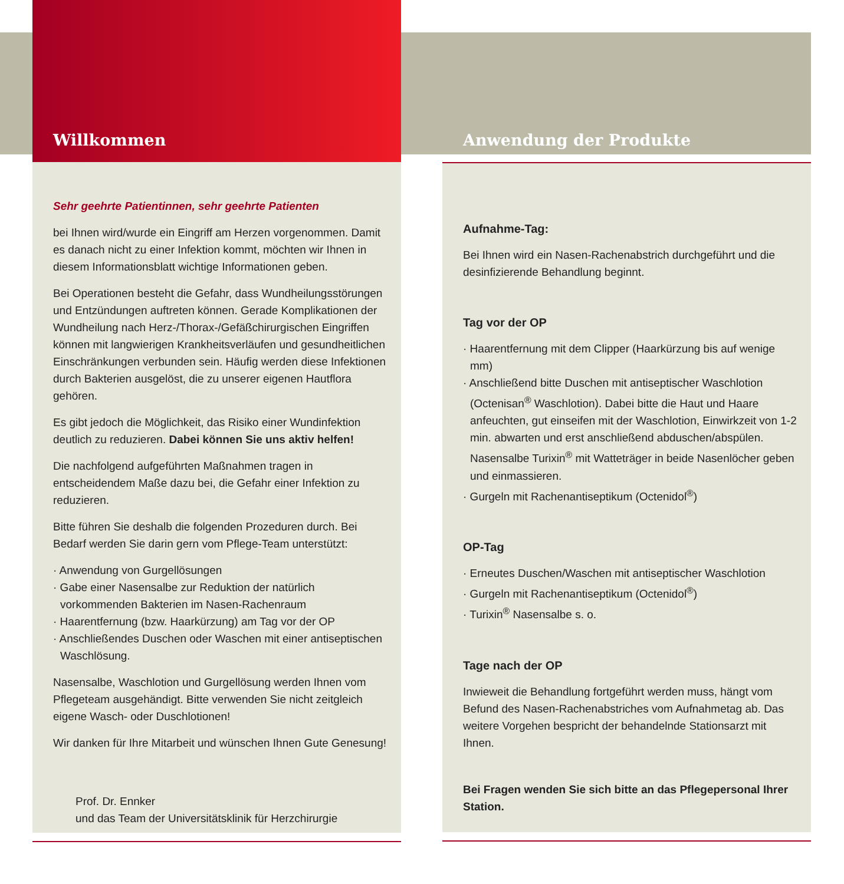Willkommen
Sehr geehrte Patientinnen, sehr geehrte Patienten
bei Ihnen wird/wurde ein Eingriff am Herzen vorgenommen. Damit es danach nicht zu einer Infektion kommt, möchten wir Ihnen in diesem Informationsblatt wichtige Informationen geben.
Bei Operationen besteht die Gefahr, dass Wundheilungsstörungen und Entzündungen auftreten können. Gerade Komplikationen der Wundheilung nach Herz-/Thorax-/Gefäßchirurgischen Eingriffen können mit langwierigen Krankheitsverläufen und gesundheitlichen Einschränkungen verbunden sein. Häufig werden diese Infektionen durch Bakterien ausgelöst, die zu unserer eigenen Hautflora gehören.
Es gibt jedoch die Möglichkeit, das Risiko einer Wundinfektion deutlich zu reduzieren. Dabei können Sie uns aktiv helfen!
Die nachfolgend aufgeführten Maßnahmen tragen in entscheidendem Maße dazu bei, die Gefahr einer Infektion zu reduzieren.
Bitte führen Sie deshalb die folgenden Prozeduren durch. Bei Bedarf werden Sie darin gern vom Pflege-Team unterstützt:
· Anwendung von Gurgellösungen
· Gabe einer Nasensalbe zur Reduktion der natürlich vorkommenden Bakterien im Nasen-Rachenraum
· Haarentfernung (bzw. Haarkürzung) am Tag vor der OP
· Anschließendes Duschen oder Waschen mit einer antiseptischen Waschlösung.
Nasensalbe, Waschlotion und Gurgellösung werden Ihnen vom Pflegeteam ausgehändigt. Bitte verwenden Sie nicht zeitgleich eigene Wasch- oder Duschlotionen!
Wir danken für Ihre Mitarbeit und wünschen Ihnen Gute Genesung!
Prof. Dr. Ennker
und das Team der Universitätsklinik für Herzchirurgie
Anwendung der Produkte
Aufnahme-Tag:
Bei Ihnen wird ein Nasen-Rachenabstrich durchgeführt und die desinfizierende Behandlung beginnt.
Tag vor der OP
· Haarentfernung mit dem Clipper (Haarkürzung bis auf wenige mm)
· Anschließend bitte Duschen mit antiseptischer Waschlotion (Octenisan<sup>®</sup> Waschlotion). Dabei bitte die Haut und Haare anfeuchten, gut einseifen mit der Waschlotion, Einwirkzeit von 1-2 min. abwarten und erst anschließend abduschen/abspülen. Nasensalbe Turixin<sup>®</sup> mit Watteträger in beide Nasenlöcher geben und einmassieren.
· Gurgeln mit Rachenantiseptikum (Octenidol<sup>®</sup>)
OP-Tag
· Erneutes Duschen/Waschen mit antiseptischer Waschlotion
· Gurgeln mit Rachenantiseptikum (Octenidol<sup>®</sup>)
· Turixin<sup>®</sup> Nasensalbe s. o.
Tage nach der OP
Inwieweit die Behandlung fortgeführt werden muss, hängt vom Befund des Nasen-Rachenabstriches vom Aufnahmetag ab. Das weitere Vorgehen bespricht der behandelnde Stationsarzt mit Ihnen.
Bei Fragen wenden Sie sich bitte an das Pflegepersonal Ihrer Station.